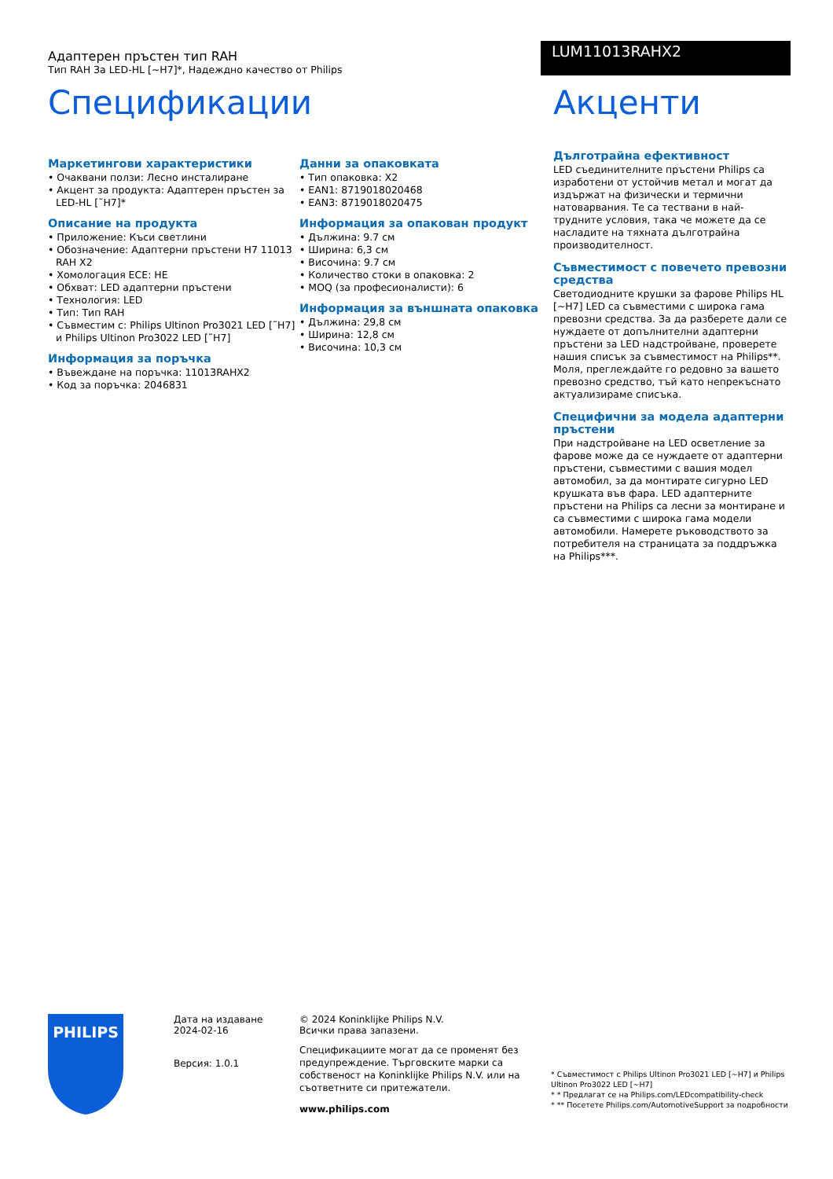Адаптерен пръстен тип RAH
Тип RAH За LED-HL [~H7]*, Надеждно качество от Philips
LUM11013RAHX2
Спецификации
Маркетингови характеристики
• Очаквани ползи: Лесно инсталиране
• Акцент за продукта: Адаптерен пръстен за LED-HL [˜H7]*
Описание на продукта
• Приложение: Къси светлини
• Обозначение: Адаптерни пръстени H7 11013 RAH X2
• Хомологация ECE: НЕ
• Обхват: LED адаптерни пръстени
• Технология: LED
• Тип: Тип RAH
• Съвместим с: Philips Ultinon Pro3021 LED [˜H7] и Philips Ultinon Pro3022 LED [˜H7]
Информация за поръчка
• Въвеждане на поръчка: 11013RAHX2
• Код за поръчка: 2046831
Данни за опаковката
• Тип опаковка: X2
• EAN1: 8719018020468
• EAN3: 8719018020475
Информация за опакован продукт
• Дължина: 9.7 см
• Ширина: 6,3 см
• Височина: 9.7 см
• Количество стоки в опаковка: 2
• MOQ (за професионалисти): 6
Информация за външната опаковка
• Дължина: 29,8 см
• Ширина: 12,8 см
• Височина: 10,3 см
Акценти
Дълготрайна ефективност
LED съединителните пръстени Philips са изработени от устойчив метал и могат да издържат на физически и термични натоварвания. Те са тествани в най-трудните условия, така че можете да се насладите на тяхната дълготрайна производителност.
Съвместимост с повечето превозни средства
Светодиодните крушки за фарове Philips HL [~H7] LED са съвместими с широка гама превозни средства. За да разберете дали се нуждаете от допълнителни адаптерни пръстени за LED надстройване, проверете нашия списък за съвместимост на Philips**. Моля, преглеждайте го редовно за вашето превозно средство, тъй като непрекъснато актуализираме списъка.
Специфични за модела адаптерни пръстени
При надстройване на LED осветление за фарове може да се нуждаете от адаптерни пръстени, съвместими с вашия модел автомобил, за да монтирате сигурно LED крушката във фара. LED адаптерните пръстени на Philips са лесни за монтиране и са съвместими с широка гама модели автомобили. Намерете ръководството за потребителя на страницата за поддръжка на Philips***.
PHILIPS
Дата на издаване
2024-02-16
Версия: 1.0.1
© 2024 Koninklijke Philips N.V.
Всички права запазени.
Спецификациите могат да се променят без предупреждение. Търговските марки са собственост на Koninklijke Philips N.V. или на съответните си притежатели.
www.philips.com
* Съвместимост с Philips Ultinon Pro3021 LED [~H7] и Philips Ultinon Pro3022 LED [~H7]
* * Предлагат се на Philips.com/LEDcompatibility-check
* ** Посетете Philips.com/AutomotiveSupport за подробности